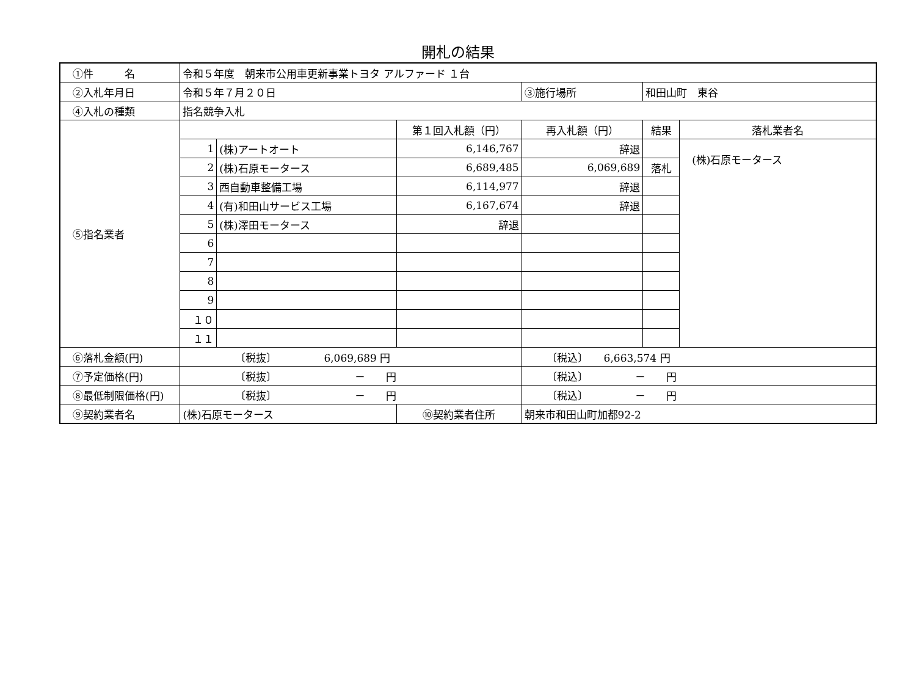開札の結果
| ①件 名 | 令和５年度 朝来市公用車更新事業トヨタ アルファード １台 | | | | | |
| ②入札年月日 | 令和５年７月２０日 | | | ③施行場所 | 和田山町 東谷 | |
| ④入札の種類 | 指名競争入札 | | | | | |
| ⑤指名業者 | | | 第１回入札額（円） | 再入札額（円） | 結果 | 落札業者名 |
| | 1 | (株)アートオート | 6,146,767 | 辞退 | | (株)石原モータース |
| | 2 | (株)石原モータース | 6,689,485 | 6,069,689 | 落札 | |
| | 3 | 西自動車整備工場 | 6,114,977 | 辞退 | | |
| | 4 | (有)和田山サービス工場 | 6,167,674 | 辞退 | | |
| | 5 | (株)澤田モータース | 辞退 | | | |
| | 6 | | | | | |
| | 7 | | | | | |
| | 8 | | | | | |
| | 9 | | | | | |
| | １０ | | | | | |
| | １１ | | | | | |
| ⑥落札金額(円) | 〔税抜〕 6,069,689 円 | | | 〔税込〕 6,663,574 円 | | |
| ⑦予定価格(円) | 〔税抜〕 － 円 | | | 〔税込〕 － 円 | | |
| ⑧最低制限価格(円) | 〔税抜〕 － 円 | | | 〔税込〕 － 円 | | |
| ⑨契約業者名 | (株)石原モータース | | ⑩契約業者住所 | 朝来市和田山町加都92-2 | | |